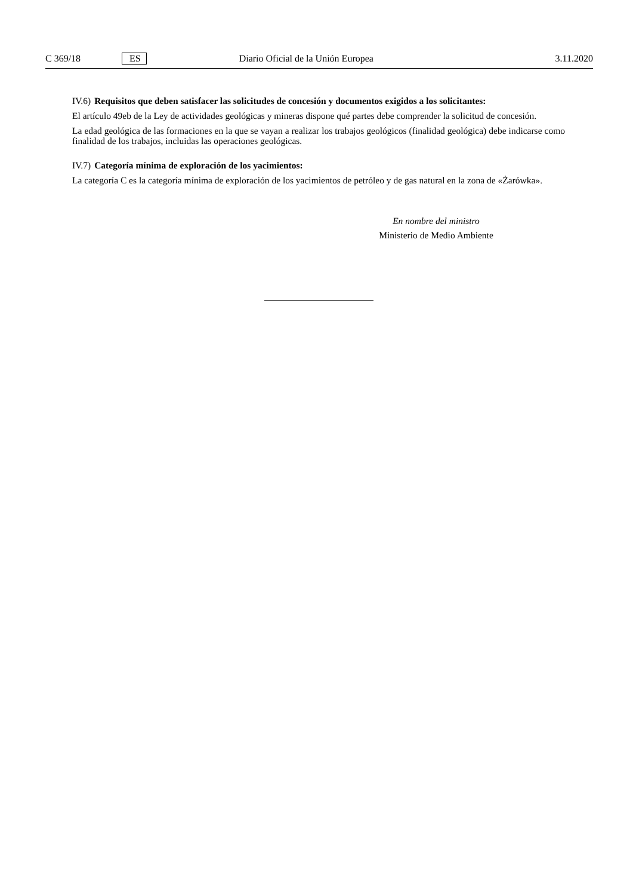C 369/18 ES Diario Oficial de la Unión Europea 3.11.2020
IV.6) Requisitos que deben satisfacer las solicitudes de concesión y documentos exigidos a los solicitantes:
El artículo 49eb de la Ley de actividades geológicas y mineras dispone qué partes debe comprender la solicitud de concesión.
La edad geológica de las formaciones en la que se vayan a realizar los trabajos geológicos (finalidad geológica) debe indicarse como finalidad de los trabajos, incluidas las operaciones geológicas.
IV.7) Categoría mínima de exploración de los yacimientos:
La categoría C es la categoría mínima de exploración de los yacimientos de petróleo y de gas natural en la zona de «Żarówka».
En nombre del ministro
Ministerio de Medio Ambiente